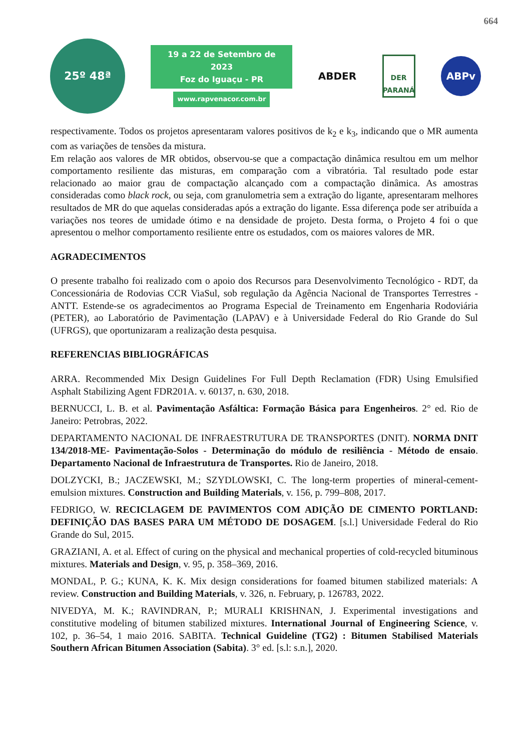664
25º 48ª
19 a 22 de Setembro de 2023
Foz do Iguaçu - PR
www.rapvenacor.com.br
ABDER
DER
PARANÁ
ABPv
respectivamente. Todos os projetos apresentaram valores positivos de k<sub>2</sub> e k<sub>3</sub>, indicando que o MR aumenta com as variações de tensões da mistura.
Em relação aos valores de MR obtidos, observou-se que a compactação dinâmica resultou em um melhor comportamento resiliente das misturas, em comparação com a vibratória. Tal resultado pode estar relacionado ao maior grau de compactação alcançado com a compactação dinâmica. As amostras consideradas como black rock, ou seja, com granulometria sem a extração do ligante, apresentaram melhores resultados de MR do que aquelas consideradas após a extração do ligante. Essa diferença pode ser atribuída a variações nos teores de umidade ótimo e na densidade de projeto. Desta forma, o Projeto 4 foi o que apresentou o melhor comportamento resiliente entre os estudados, com os maiores valores de MR.
AGRADECIMENTOS
O presente trabalho foi realizado com o apoio dos Recursos para Desenvolvimento Tecnológico - RDT, da Concessionária de Rodovias CCR ViaSul, sob regulação da Agência Nacional de Transportes Terrestres - ANTT. Estende-se os agradecimentos ao Programa Especial de Treinamento em Engenharia Rodoviária (PETER), ao Laboratório de Pavimentação (LAPAV) e à Universidade Federal do Rio Grande do Sul (UFRGS), que oportunizaram a realização desta pesquisa.
REFERENCIAS BIBLIOGRÁFICAS
ARRA. Recommended Mix Design Guidelines For Full Depth Reclamation (FDR) Using Emulsified Asphalt Stabilizing Agent FDR201A. v. 60137, n. 630, 2018.
BERNUCCI, L. B. et al. Pavimentação Asfáltica: Formação Básica para Engenheiros. 2° ed. Rio de Janeiro: Petrobras, 2022.
DEPARTAMENTO NACIONAL DE INFRAESTRUTURA DE TRANSPORTES (DNIT). NORMA DNIT 134/2018-ME- Pavimentação-Solos - Determinação do módulo de resiliência - Método de ensaio. Departamento Nacional de Infraestrutura de Transportes. Rio de Janeiro, 2018.
DOLZYCKI, B.; JACZEWSKI, M.; SZYDLOWSKI, C. The long-term properties of mineral-cement-emulsion mixtures. Construction and Building Materials, v. 156, p. 799–808, 2017.
FEDRIGO, W. RECICLAGEM DE PAVIMENTOS COM ADIÇÃO DE CIMENTO PORTLAND: DEFINIÇÃO DAS BASES PARA UM MÉTODO DE DOSAGEM. [s.l.] Universidade Federal do Rio Grande do Sul, 2015.
GRAZIANI, A. et al. Effect of curing on the physical and mechanical properties of cold-recycled bituminous mixtures. Materials and Design, v. 95, p. 358–369, 2016.
MONDAL, P. G.; KUNA, K. K. Mix design considerations for foamed bitumen stabilized materials: A review. Construction and Building Materials, v. 326, n. February, p. 126783, 2022.
NIVEDYA, M. K.; RAVINDRAN, P.; MURALI KRISHNAN, J. Experimental investigations and constitutive modeling of bitumen stabilized mixtures. International Journal of Engineering Science, v. 102, p. 36–54, 1 maio 2016. SABITA. Technical Guideline (TG2) : Bitumen Stabilised Materials Southern African Bitumen Association (Sabita). 3° ed. [s.l: s.n.], 2020.